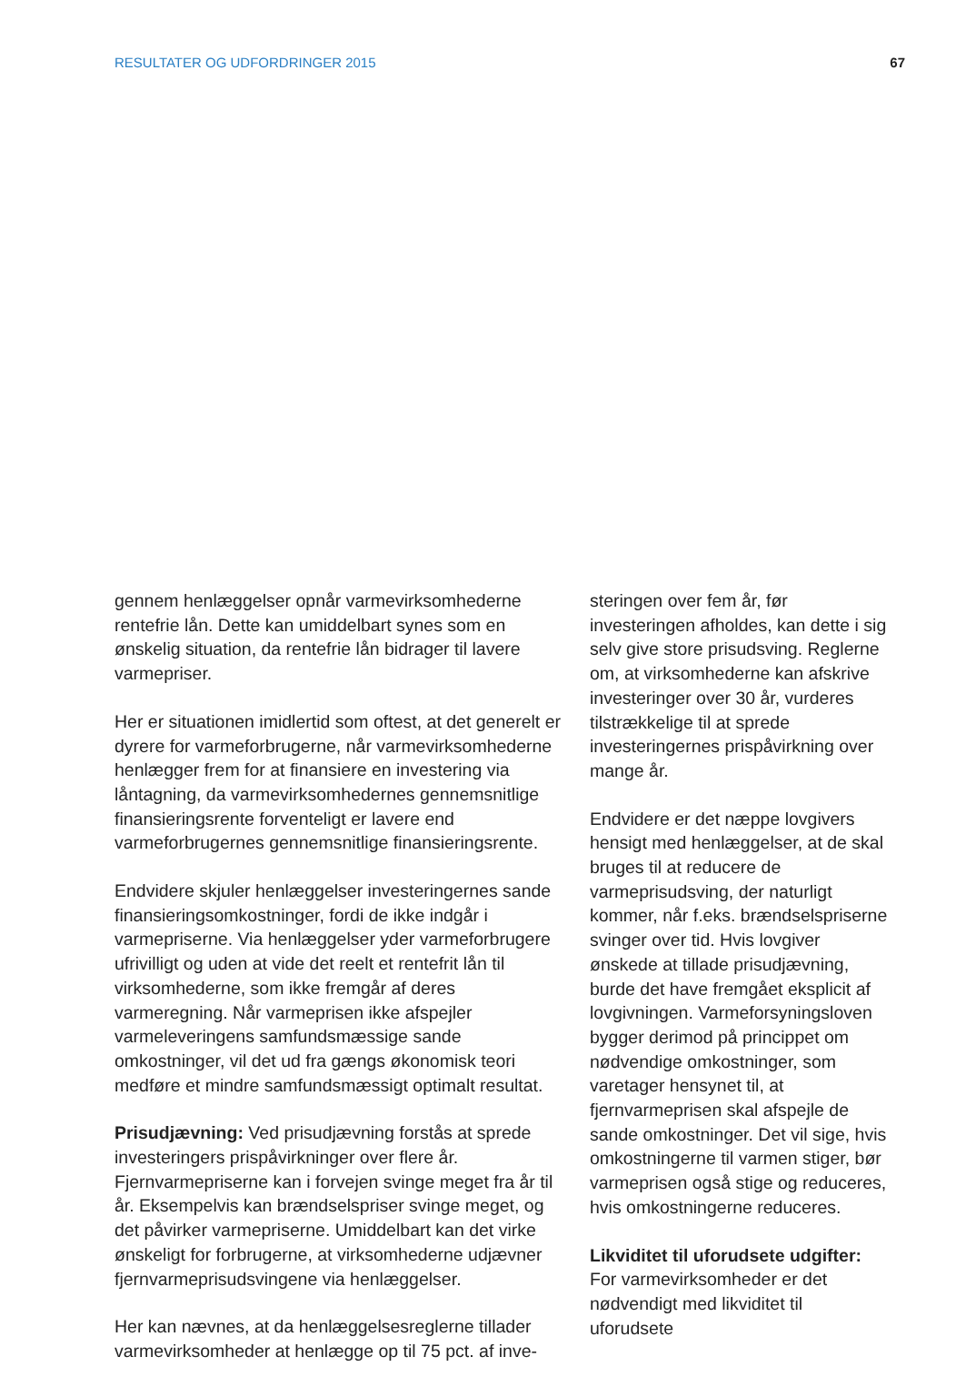RESULTATER OG UDFORDRINGER 2015 67
gennem henlæggelser opnår varmevirksomhederne rentefrie lån. Dette kan umiddelbart synes som en ønskelig situation, da rentefrie lån bidrager til lavere varmepriser.
Her er situationen imidlertid som oftest, at det generelt er dyrere for varmeforbrugerne, når varmevirksomhederne henlægger frem for at finansiere en investering via låntagning, da varmevirksomhedernes gennemsnitlige finansieringsrente forventeligt er lavere end varmeforbrugernes gennemsnitlige finansieringsrente.
Endvidere skjuler henlæggelser investeringernes sande finansieringsomkostninger, fordi de ikke indgår i varmepriserne. Via henlæggelser yder varmeforbrugere ufrivilligt og uden at vide det reelt et rentefrit lån til virksomhederne, som ikke fremgår af deres varmeregning. Når varmeprisen ikke afspejler varmeleveringens samfundsmæssige sande omkostninger, vil det ud fra gængs økonomisk teori medføre et mindre samfundsmæssigt optimalt resultat.
Prisudjævning: Ved prisudjævning forstås at sprede investeringers prispåvirkninger over flere år. Fjernvarmepriserne kan i forvejen svinge meget fra år til år. Eksempelvis kan brændselspriser svinge meget, og det påvirker varmepriserne. Umiddelbart kan det virke ønskeligt for forbrugerne, at virksomhederne udjævner fjernvarmeprisudsvingene via henlæggelser.
Her kan nævnes, at da henlæggelsesreglerne tillader varmevirksomheder at henlægge op til 75 pct. af inve-
steringen over fem år, før investeringen afholdes, kan dette i sig selv give store prisudsving. Reglerne om, at virksomhederne kan afskrive investeringer over 30 år, vurderes tilstrækkelige til at sprede investeringernes prispåvirkning over mange år.
Endvidere er det næppe lovgivers hensigt med henlæggelser, at de skal bruges til at reducere de varmeprisudsving, der naturligt kommer, når f.eks. brændselspriserne svinger over tid. Hvis lovgiver ønskede at tillade prisudjævning, burde det have fremgået eksplicit af lovgivningen. Varmeforsyningsloven bygger derimod på princippet om nødvendige omkostninger, som varetager hensynet til, at fjernvarmeprisen skal afspejle de sande omkostninger. Det vil sige, hvis omkostningerne til varmen stiger, bør varmeprisen også stige og reduceres, hvis omkostningerne reduceres.
Likviditet til uforudsete udgifter: For varmevirksomheder er det nødvendigt med likviditet til uforudsete